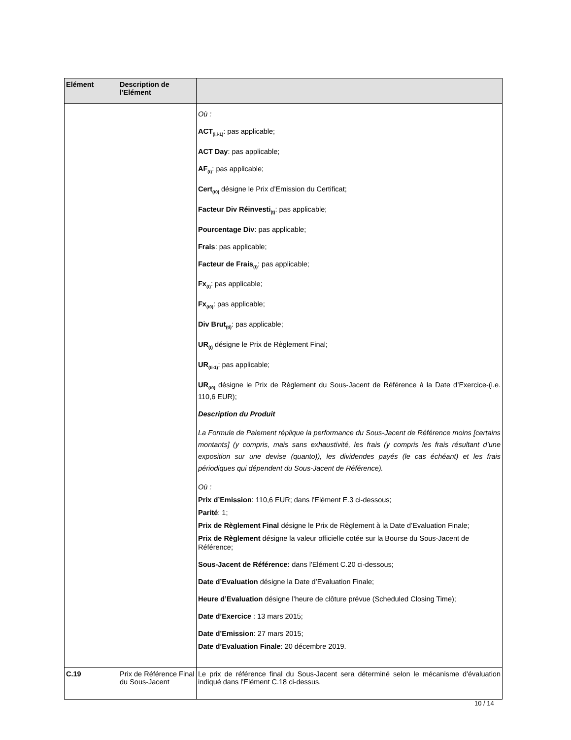| Elément | Description de l'Elément | |
| --- | --- | --- |
| | | Où : ACT<sub>(i,i-1)</sub> : pas applicable; ACT Day : pas applicable; AF<sub>(t)</sub> : pas applicable; Cert<sub>(t0)</sub> désigne le Prix d’Emission du Certificat; Facteur Div Réinvesti<sub>(t)</sub> : pas applicable; Pourcentage Div : pas applicable; Frais : pas applicable; Facteur de Frais<sub>(t)</sub> : pas applicable; Fx<sub>(t)</sub> : pas applicable; Fx<sub>(t0)</sub> : pas applicable; Div Brut<sub>(ti)</sub> : pas applicable; UR<sub>(t)</sub> désigne le Prix de Règlement Final; UR<sub>(ti-1)</sub> : pas applicable; UR<sub>(t0)</sub> désigne le Prix de Règlement du Sous-Jacent de Référence à la Date d’Exercice-(i.e. 110,6 EUR); Description du Produit La Formule de Paiement réplique la performance du Sous-Jacent de Référence moins [certains montants] (y compris, mais sans exhaustivité, les frais (y compris les frais résultant d’une exposition sur une devise (quanto)), les dividendes payés (le cas échéant) et les frais périodiques qui dépendent du Sous-Jacent de Référence). Où : Prix d’Emission : 110,6 EUR; dans l'Elément E.3 ci-dessous; Parité : 1; Prix de Règlement Final désigne le Prix de Règlement à la Date d’Evaluation Finale; Prix de Règlement désigne la valeur officielle cotée sur la Bourse du Sous-Jacent de Référence; Sous-Jacent de Référence: dans l'Elément C.20 ci-dessous; Date d’Evaluation désigne la Date d’Evaluation Finale; Heure d’Evaluation désigne l’heure de clôture prévue (Scheduled Closing Time); Date d’Exercice : 13 mars 2015; Date d’Emission : 27 mars 2015; Date d’Evaluation Finale : 20 décembre 2019. |
| C.19 | Prix de Référence Final du Sous-Jacent | Le prix de référence final du Sous-Jacent sera déterminé selon le mécanisme d'évaluation indiqué dans l'Elément C.18 ci-dessus. |
10 / 14